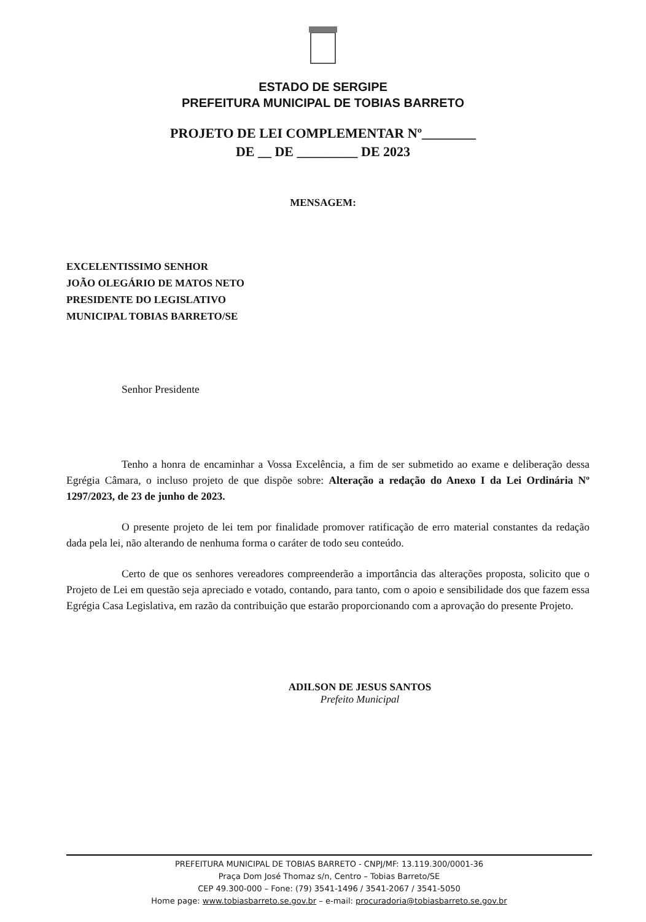ESTADO DE SERGIPE
PREFEITURA MUNICIPAL DE TOBIAS BARRETO
PROJETO DE LEI COMPLEMENTAR Nº________
DE __ DE _________ DE 2023
MENSAGEM:
EXCELENTISSIMO SENHOR
JOÃO OLEGÁRIO DE MATOS NETO
PRESIDENTE DO LEGISLATIVO
MUNICIPAL TOBIAS BARRETO/SE
Senhor Presidente
Tenho a honra de encaminhar a Vossa Excelência, a fim de ser submetido ao exame e deliberação dessa Egrégia Câmara, o incluso projeto de que dispõe sobre: Alteração a redação do Anexo I da Lei Ordinária Nº 1297/2023, de 23 de junho de 2023.
O presente projeto de lei tem por finalidade promover ratificação de erro material constantes da redação dada pela lei, não alterando de nenhuma forma o caráter de todo seu conteúdo.
Certo de que os senhores vereadores compreenderão a importância das alterações proposta, solicito que o Projeto de Lei em questão seja apreciado e votado, contando, para tanto, com o apoio e sensibilidade dos que fazem essa Egrégia Casa Legislativa, em razão da contribuição que estarão proporcionando com a aprovação do presente Projeto.
ADILSON DE JESUS SANTOS
Prefeito Municipal
PREFEITURA MUNICIPAL DE TOBIAS BARRETO - CNPJ/MF: 13.119.300/0001-36
Praça Dom José Thomaz s/n, Centro – Tobias Barreto/SE
CEP 49.300-000 – Fone: (79) 3541-1496 / 3541-2067 / 3541-5050
Home page: www.tobiasbarreto.se.gov.br – e-mail: procuradoria@tobiasbarreto.se.gov.br